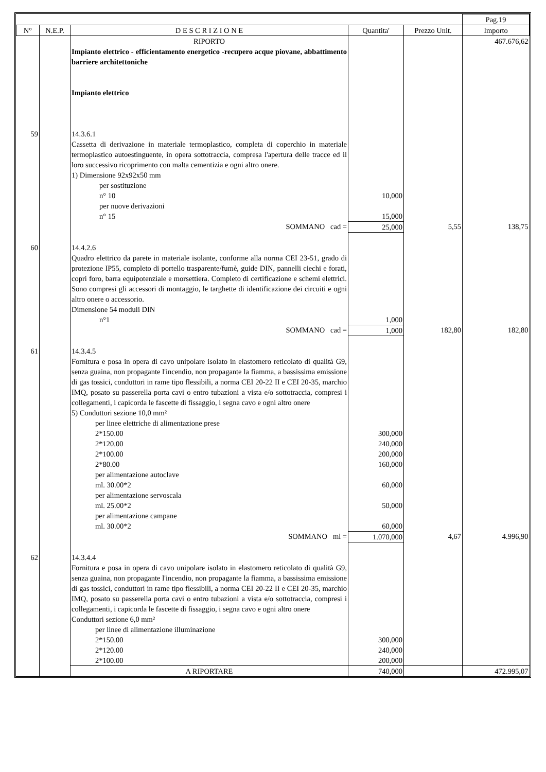| | | | | | Pag.19 |
| N° | N.E.P. | D E S C R I Z I O N E | Quantita' | Prezzo Unit. | Importo |
| | | RIPORTO | | | 467.676,62 |
| | | Impianto elettrico - efficientamento energetico -recupero acque piovane, abbattimento barriere architettoniche Impianto elettrico | | | |
| 59 | | 14.3.6.1 Cassetta di derivazione in materiale termoplastico, completa di coperchio in materiale termoplastico autoestinguente, in opera sottotraccia, compresa l'apertura delle tracce ed il loro successivo ricoprimento con malta cementizia e ogni altro onere. 1) Dimensione 92x92x50 mm per sostituzione n° 10 per nuove derivazioni n° 15 | 10,000 15,000 | | |
| | | SOMMANO cad = | 25,000 | 5,55 | 138,75 |
| 60 | | 14.4.2.6 Quadro elettrico da parete in materiale isolante, conforme alla norma CEI 23-51, grado di protezione IP55, completo di portello trasparente/fumè, guide DIN, pannelli ciechi e forati, copri foro, barra equipotenziale e morsettiera. Completo di certificazione e schemi elettrici. Sono compresi gli accessori di montaggio, le targhette di identificazione dei circuiti e ogni altro onere o accessorio. Dimensione 54 moduli DIN n°1 | 1,000 | | |
| | | SOMMANO cad = | 1,000 | 182,80 | 182,80 |
| 61 | | 14.3.4.5 Fornitura e posa in opera di cavo unipolare isolato in elastomero reticolato di qualità G9, senza guaina, non propagante l'incendio, non propagante la fiamma, a bassissima emissione di gas tossici, conduttori in rame tipo flessibili, a norma CEI 20-22 II e CEI 20-35, marchio IMQ, posato su passerella porta cavi o entro tubazioni a vista e/o sottotraccia, compresi i collegamenti, i capicorda le fascette di fissaggio, i segna cavo e ogni altro onere 5) Conduttori sezione 10,0 mm² per linee elettriche di alimentazione prese 2*150.00 2*120.00 2*100.00 2*80.00 per alimentazione autoclave ml. 30.00*2 per alimentazione servoscala ml. 25.00*2 per alimentazione campane ml. 30.00*2 | 300,000 240,000 200,000 160,000 60,000 50,000 60,000 | | |
| | | SOMMANO ml = | 1.070,000 | 4,67 | 4.996,90 |
| 62 | | 14.3.4.4 Fornitura e posa in opera di cavo unipolare isolato in elastomero reticolato di qualità G9, senza guaina, non propagante l'incendio, non propagante la fiamma, a bassissima emissione di gas tossici, conduttori in rame tipo flessibili, a norma CEI 20-22 II e CEI 20-35, marchio IMQ, posato su passerella porta cavi o entro tubazioni a vista e/o sottotraccia, compresi i collegamenti, i capicorda le fascette di fissaggio, i segna cavo e ogni altro onere Conduttori sezione 6,0 mm² per linee di alimentazione illuminazione 2*150.00 2*120.00 2*100.00 | 300,000 240,000 200,000 | | |
| | | A RIPORTARE | 740,000 | | 472.995,07 |